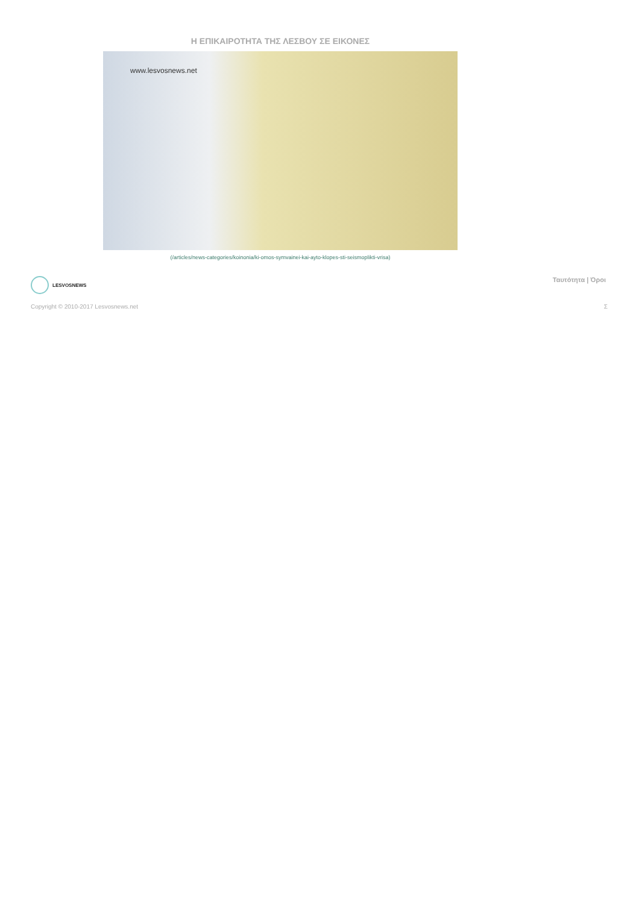Η ΕΠΙΚΑΙΡΟΤΗΤΑ ΤΗΣ ΛΕΣΒΟΥ ΣΕ ΕΙΚΟΝΕΣ
www.lesvosnews.net
(/articles/news-categories/koinonia/ki-omos-symvainei-kai-ayto-klopes-sti-seismoplikti-vrisa)
LESVOSNEWS Ταυτότητα | Όροι
Copyright © 2010-2017 Lesvosnews.net
Σ